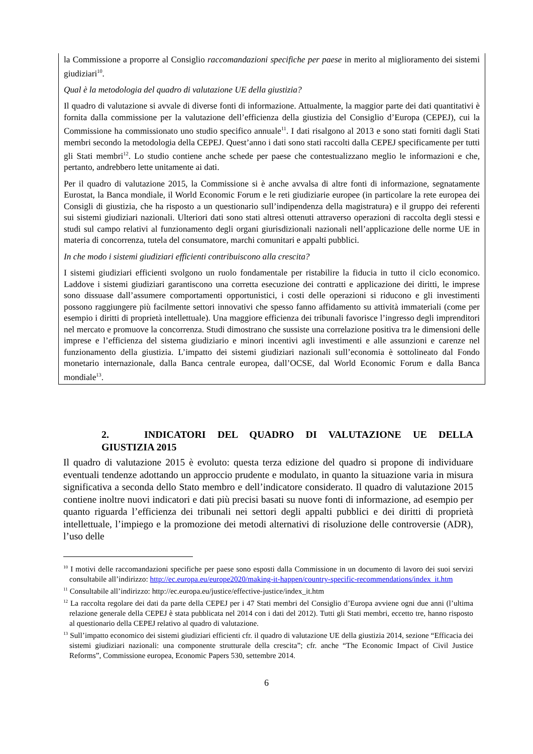la Commissione a proporre al Consiglio raccomandazioni specifiche per paese in merito al miglioramento dei sistemi giudiziari<sup>10</sup>.
Qual è la metodologia del quadro di valutazione UE della giustizia?
Il quadro di valutazione si avvale di diverse fonti di informazione. Attualmente, la maggior parte dei dati quantitativi è fornita dalla commissione per la valutazione dell’efficienza della giustizia del Consiglio d’Europa (CEPEJ), cui la Commissione ha commissionato uno studio specifico annuale<sup>11</sup>. I dati risalgono al 2013 e sono stati forniti dagli Stati membri secondo la metodologia della CEPEJ. Quest’anno i dati sono stati raccolti dalla CEPEJ specificamente per tutti gli Stati membri<sup>12</sup>. Lo studio contiene anche schede per paese che contestualizzano meglio le informazioni e che, pertanto, andrebbero lette unitamente ai dati.
Per il quadro di valutazione 2015, la Commissione si è anche avvalsa di altre fonti di informazione, segnatamente Eurostat, la Banca mondiale, il World Economic Forum e le reti giudiziarie europee (in particolare la rete europea dei Consigli di giustizia, che ha risposto a un questionario sull’indipendenza della magistratura) e il gruppo dei referenti sui sistemi giudiziari nazionali. Ulteriori dati sono stati altresì ottenuti attraverso operazioni di raccolta degli stessi e studi sul campo relativi al funzionamento degli organi giurisdizionali nazionali nell’applicazione delle norme UE in materia di concorrenza, tutela del consumatore, marchi comunitari e appalti pubblici.
In che modo i sistemi giudiziari efficienti contribuiscono alla crescita?
I sistemi giudiziari efficienti svolgono un ruolo fondamentale per ristabilire la fiducia in tutto il ciclo economico. Laddove i sistemi giudiziari garantiscono una corretta esecuzione dei contratti e applicazione dei diritti, le imprese sono dissuase dall’assumere comportamenti opportunistici, i costi delle operazioni si riducono e gli investimenti possono raggiungere più facilmente settori innovativi che spesso fanno affidamento su attività immateriali (come per esempio i diritti di proprietà intellettuale). Una maggiore efficienza dei tribunali favorisce l’ingresso degli imprenditori nel mercato e promuove la concorrenza. Studi dimostrano che sussiste una correlazione positiva tra le dimensioni delle imprese e l’efficienza del sistema giudiziario e minori incentivi agli investimenti e alle assunzioni e carenze nel funzionamento della giustizia. L’impatto dei sistemi giudiziari nazionali sull’economia è sottolineato dal Fondo monetario internazionale, dalla Banca centrale europea, dall’OCSE, dal World Economic Forum e dalla Banca mondiale<sup>13</sup>.
2. INDICATORI DEL QUADRO DI VALUTAZIONE UE DELLA
GIUSTIZIA 2015
Il quadro di valutazione 2015 è evoluto: questa terza edizione del quadro si propone di individuare eventuali tendenze adottando un approccio prudente e modulato, in quanto la situazione varia in misura significativa a seconda dello Stato membro e dell’indicatore considerato. Il quadro di valutazione 2015 contiene inoltre nuovi indicatori e dati più precisi basati su nuove fonti di informazione, ad esempio per quanto riguarda l’efficienza dei tribunali nei settori degli appalti pubblici e dei diritti di proprietà intellettuale, l’impiego e la promozione dei metodi alternativi di risoluzione delle controversie (ADR), l’uso delle
<sup>10</sup> I motivi delle raccomandazioni specifiche per paese sono esposti dalla Commissione in un documento di lavoro dei suoi servizi consultabile all’indirizzo: http://ec.europa.eu/europe2020/making-it-happen/country-specific-recommendations/index_it.htm
<sup>11</sup> Consultabile all’indirizzo: http://ec.europa.eu/justice/effective-justice/index_it.htm
<sup>12</sup> La raccolta regolare dei dati da parte della CEPEJ per i 47 Stati membri del Consiglio d’Europa avviene ogni due anni (l’ultima relazione generale della CEPEJ è stata pubblicata nel 2014 con i dati del 2012). Tutti gli Stati membri, eccetto tre, hanno risposto al questionario della CEPEJ relativo al quadro di valutazione.
<sup>13</sup> Sull’impatto economico dei sistemi giudiziari efficienti cfr. il quadro di valutazione UE della giustizia 2014, sezione “Efficacia dei sistemi giudiziari nazionali: una componente strutturale della crescita”; cfr. anche “The Economic Impact of Civil Justice Reforms”, Commissione europea, Economic Papers 530, settembre 2014.
6